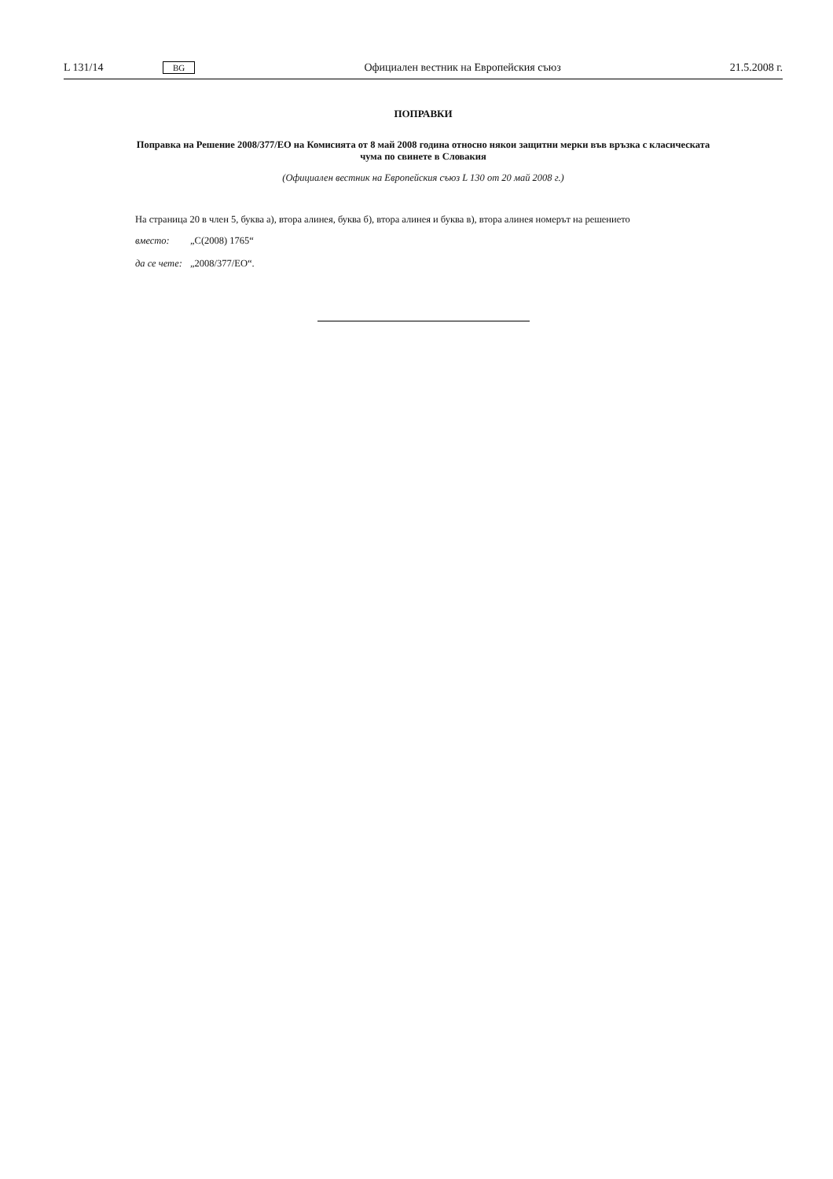L 131/14 BG Официален вестник на Европейския съюз 21.5.2008 г.
ПОПРАВКИ
Поправка на Решение 2008/377/ЕО на Комисията от 8 май 2008 година относно някои защитни мерки във връзка с класическата чума по свинете в Словакия
(Официален вестник на Европейския съюз L 130 от 20 май 2008 г.)
На страница 20 в член 5, буква а), втора алинея, буква б), втора алинея и буква в), втора алинея номерът на решението
вместо: „C(2008) 1765“
да се чете: „2008/377/ЕО“.